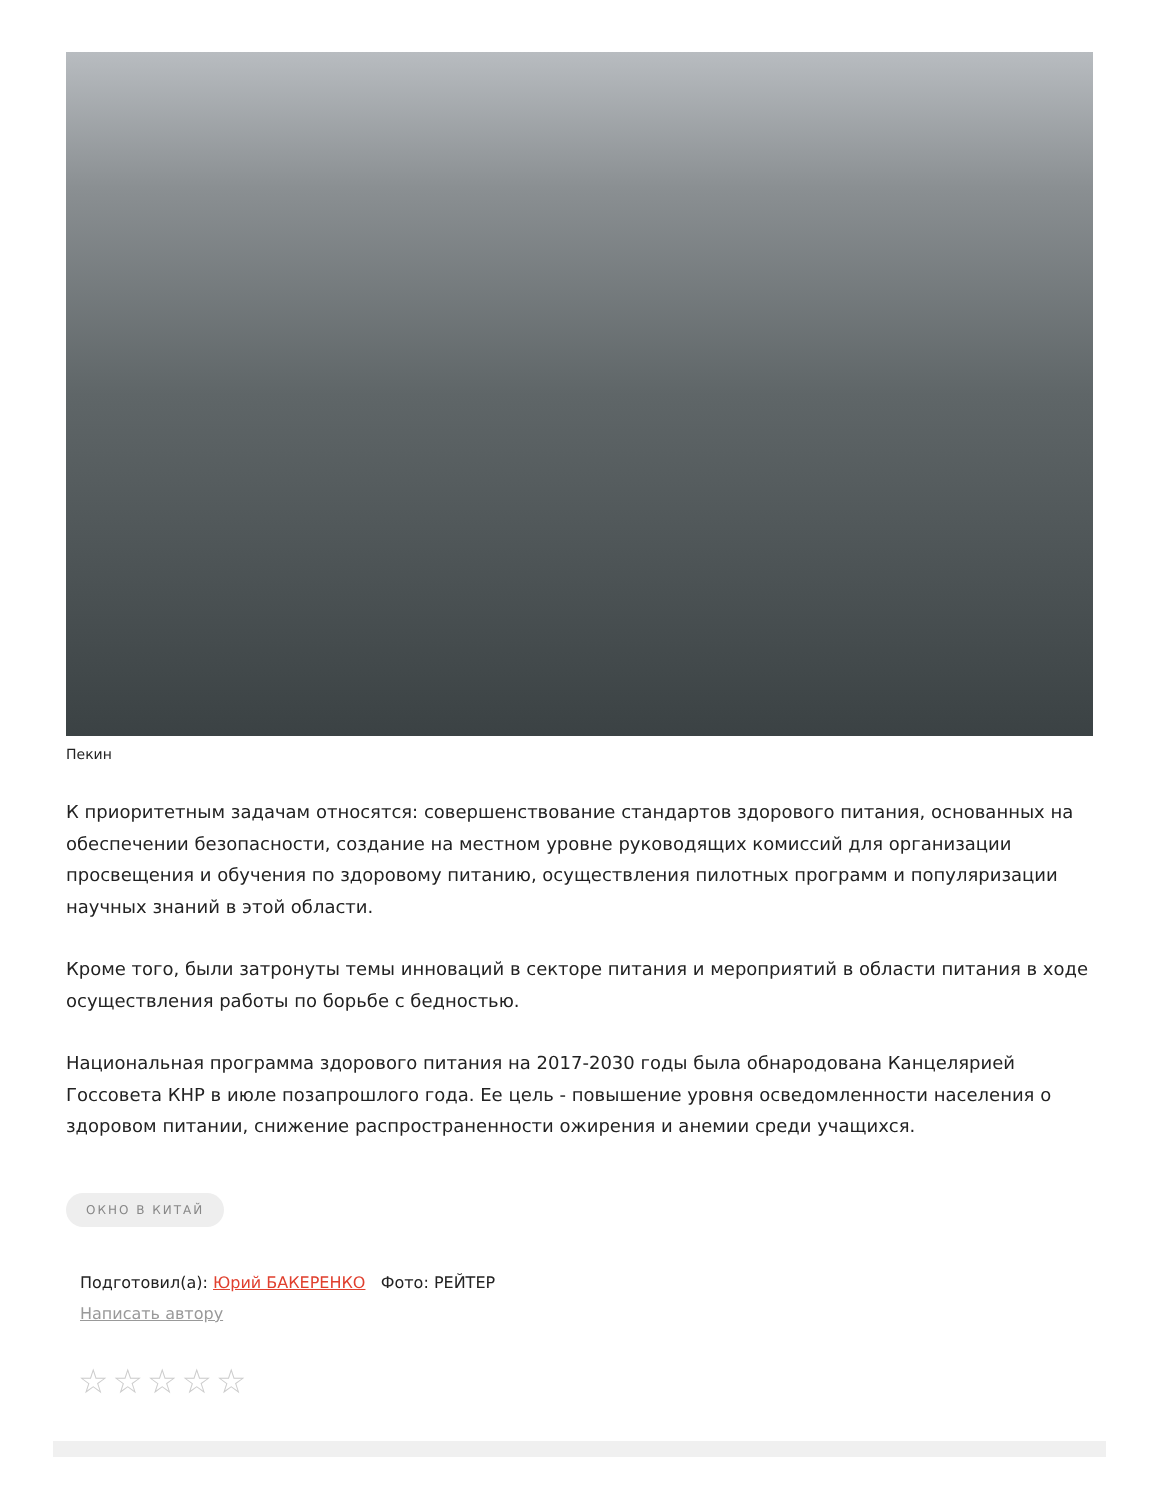Пекин
К приоритетным задачам относятся: совершенствование стандартов здорового питания, основанных на обеспечении безопасности, создание на местном уровне руководящих комиссий для организации просвещения и обучения по здоровому питанию, осуществления пилотных программ и популяризации научных знаний в этой области.
Кроме того, были затронуты темы инноваций в секторе питания и мероприятий в области питания в ходе осуществления работы по борьбе с бедностью.
Национальная программа здорового питания на 2017-2030 годы была обнародована Канцелярией Госсовета КНР в июле позапрошлого года. Ее цель - повышение уровня осведомленности населения о здоровом питании, снижение распространенности ожирения и анемии среди учащихся.
ОКНО В КИТАЙ
Подготовил(а): Юрий БАКЕРЕНКО Фото: РЕЙТЕР
Написать автору
☆☆☆☆☆